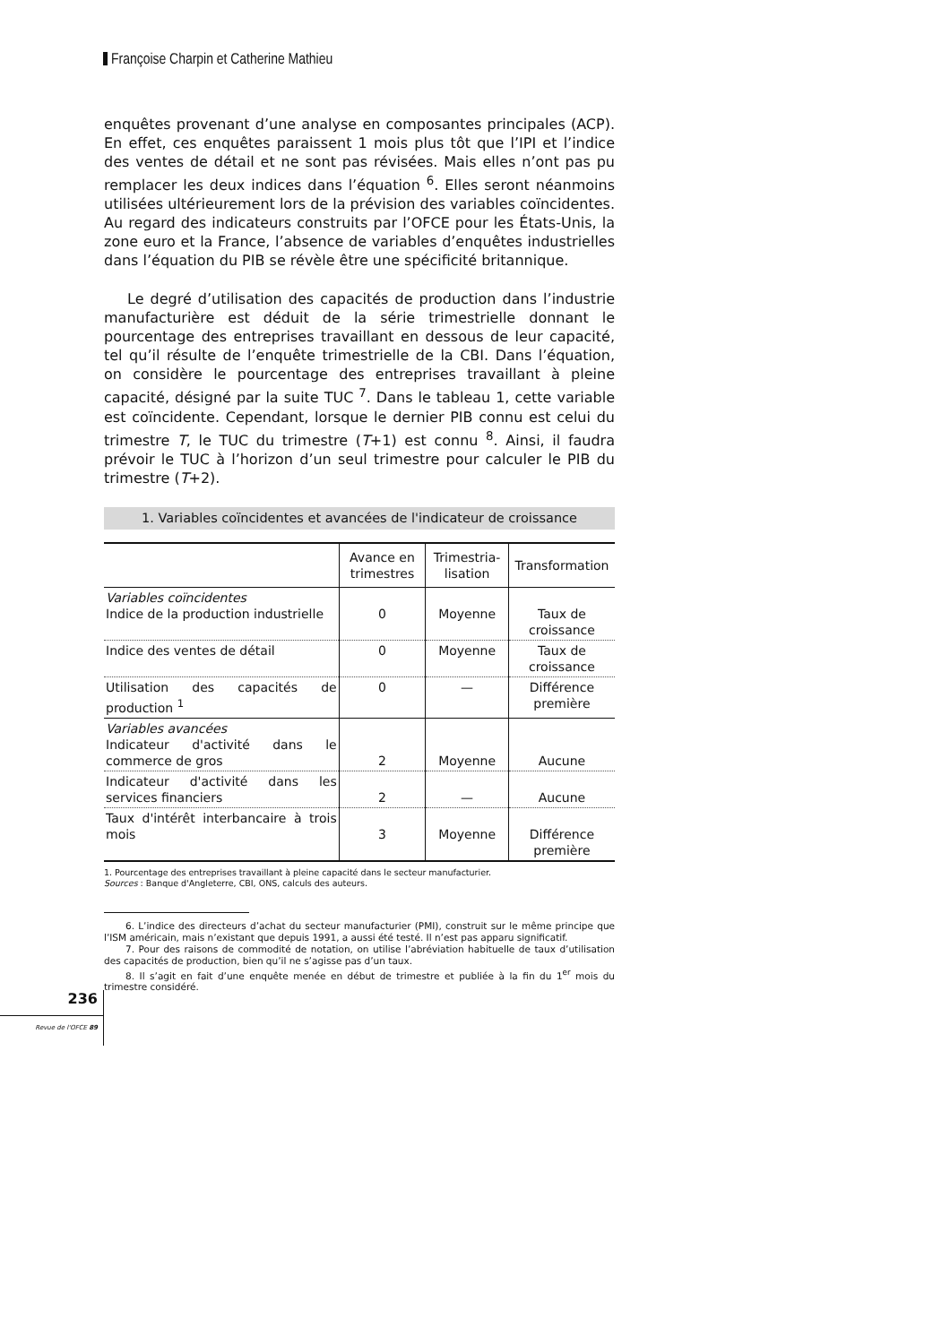Françoise Charpin et Catherine Mathieu
enquêtes provenant d’une analyse en composantes principales (ACP). En effet, ces enquêtes paraissent 1 mois plus tôt que l’IPI et l’indice des ventes de détail et ne sont pas révisées. Mais elles n’ont pas pu remplacer les deux indices dans l’équation <sup>6</sup>. Elles seront néanmoins utilisées ultérieurement lors de la prévision des variables coïncidentes. Au regard des indicateurs construits par l’OFCE pour les États-Unis, la zone euro et la France, l’absence de variables d’enquêtes industrielles dans l’équation du PIB se révèle être une spécificité britannique.
Le degré d’utilisation des capacités de production dans l’industrie manufacturière est déduit de la série trimestrielle donnant le pourcentage des entreprises travaillant en dessous de leur capacité, tel qu’il résulte de l’enquête trimestrielle de la CBI. Dans l’équation, on considère le pourcentage des entreprises travaillant à pleine capacité, désigné par la suite TUC <sup>7</sup>. Dans le tableau 1, cette variable est coïncidente. Cependant, lorsque le dernier PIB connu est celui du trimestre T, le TUC du trimestre (T+1) est connu <sup>8</sup>. Ainsi, il faudra prévoir le TUC à l’horizon d’un seul trimestre pour calculer le PIB du trimestre (T+2).
1. Variables coïncidentes et avancées de l'indicateur de croissance
| | Avance en trimestres | Trimestria-lisation | Transformation |
| --- | --- | --- | --- |
| Variables coïncidentes Indice de la production industrielle | 0 | Moyenne | Taux de croissance |
| Indice des ventes de détail | 0 | Moyenne | Taux de croissance |
| Utilisation des capacités de production <sup>1</sup> | 0 | — | Différence première |
| Variables avancées Indicateur d'activité dans le commerce de gros | 2 | Moyenne | Aucune |
| Indicateur d'activité dans les services financiers | 2 | — | Aucune |
| Taux d'intérêt interbancaire à trois mois | 3 | Moyenne | Différence première |
1. Pourcentage des entreprises travaillant à pleine capacité dans le secteur manufacturier.
Sources : Banque d'Angleterre, CBI, ONS, calculs des auteurs.
6. L’indice des directeurs d’achat du secteur manufacturier (PMI), construit sur le même principe que l’ISM américain, mais n’existant que depuis 1991, a aussi été testé. Il n’est pas apparu significatif.
7. Pour des raisons de commodité de notation, on utilise l’abréviation habituelle de taux d’utilisation des capacités de production, bien qu’il ne s’agisse pas d’un taux.
8. Il s’agit en fait d’une enquête menée en début de trimestre et publiée à la fin du 1<sup>er</sup> mois du trimestre considéré.
236
Revue de l'OFCE 89